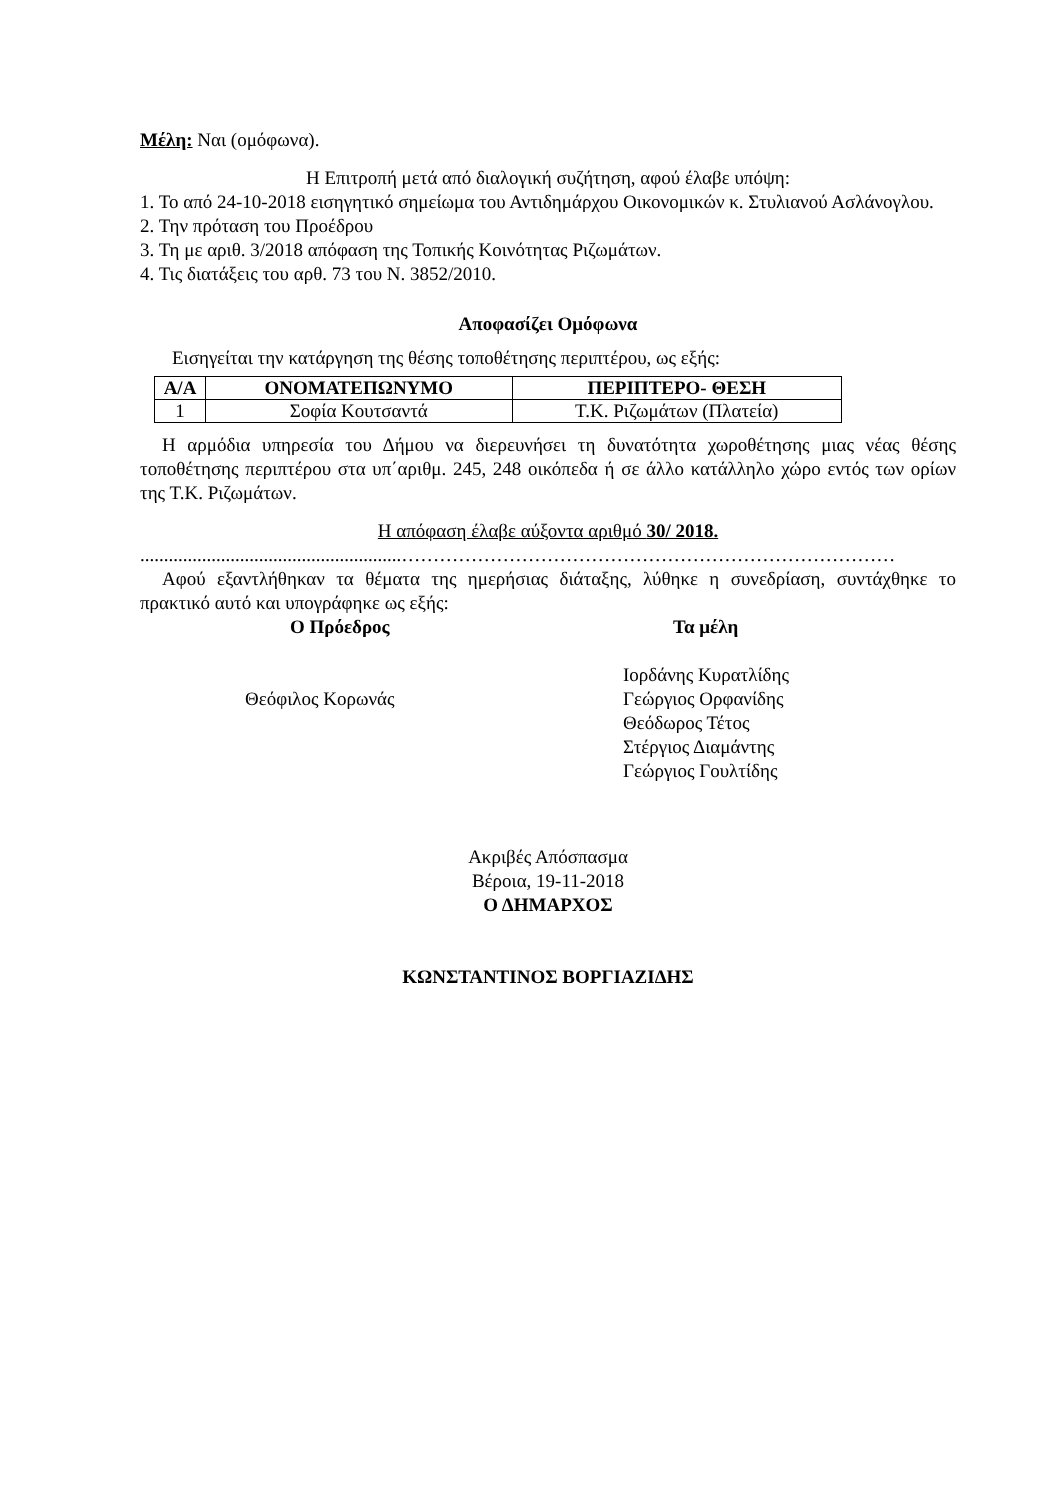Μέλη: Ναι (ομόφωνα).
Η Επιτροπή μετά από διαλογική συζήτηση, αφού έλαβε υπόψη:
1. Το από 24-10-2018 εισηγητικό σημείωμα του Αντιδημάρχου Οικονομικών κ. Στυλιανού Ασλάνογλου.
2. Την πρόταση του Προέδρου
3. Τη με αριθ. 3/2018 απόφαση της Τοπικής Κοινότητας Ριζωμάτων.
4. Τις διατάξεις του αρθ. 73 του Ν. 3852/2010.
Αποφασίζει Ομόφωνα
Εισηγείται την κατάργηση της θέσης τοποθέτησης περιπτέρου, ως εξής:
| Α/Α | ΟΝΟΜΑΤΕΠΩΝΥΜΟ | ΠΕΡΙΠΤΕΡΟ- ΘΕΣΗ |
| --- | --- | --- |
| 1 | Σοφία Κουτσαντά | Τ.Κ. Ριζωμάτων (Πλατεία) |
Η αρμόδια υπηρεσία του Δήμου να διερευνήσει τη δυνατότητα χωροθέτησης μιας νέας θέσης τοποθέτησης περιπτέρου στα υπ΄αριθμ. 245, 248 οικόπεδα ή σε άλλο κατάλληλο χώρο εντός των ορίων της Τ.Κ. Ριζωμάτων.
Η απόφαση έλαβε αύξοντα αριθμό 30/ 2018.
.......................................................……………………………………………………………………
Αφού εξαντλήθηκαν τα θέματα της ημερήσιας διάταξης, λύθηκε η συνεδρίαση, συντάχθηκε το πρακτικό αυτό και υπογράφηκε ως εξής:
Ο Πρόεδρος
Θεόφιλος Κορωνάς
Τα μέλη
Ιορδάνης Κυρατλίδης
Γεώργιος Ορφανίδης
Θεόδωρος Τέτος
Στέργιος Διαμάντης
Γεώργιος Γουλτίδης
Ακριβές Απόσπασμα
Βέροια, 19-11-2018
Ο ΔΗΜΑΡΧΟΣ
ΚΩΝΣΤΑΝΤΙΝΟΣ ΒΟΡΓΙΑΖΙΔΗΣ